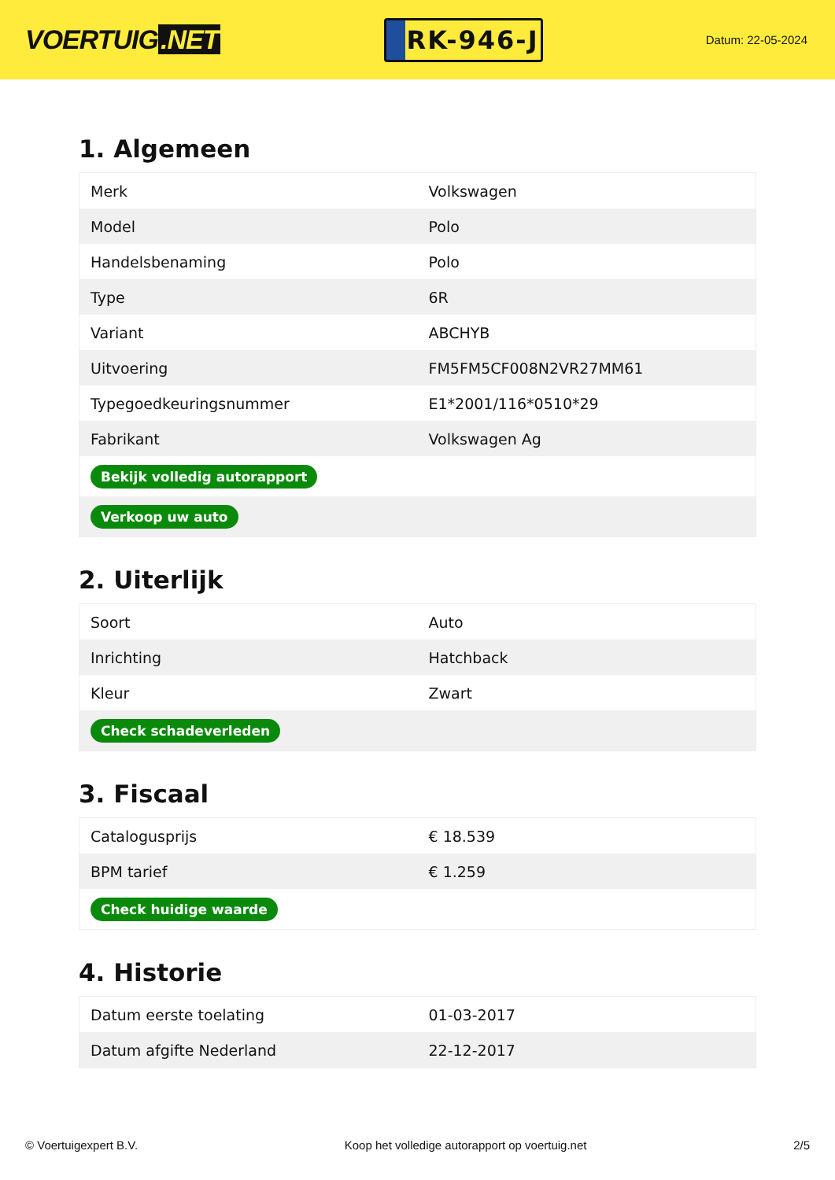VOERTUIG.NET
RK-946-J
Datum: 22-05-2024
1. Algemeen
| Merk | Volkswagen |
| Model | Polo |
| Handelsbenaming | Polo |
| Type | 6R |
| Variant | ABCHYB |
| Uitvoering | FM5FM5CF008N2VR27MM61 |
| Typegoedkeuringsnummer | E1*2001/116*0510*29 |
| Fabrikant | Volkswagen Ag |
| Bekijk volledig autorapport | |
| Verkoop uw auto | |
2. Uiterlijk
| Soort | Auto |
| Inrichting | Hatchback |
| Kleur | Zwart |
| Check schadeverleden | |
3. Fiscaal
| Catalogusprijs | € 18.539 |
| BPM tarief | € 1.259 |
| Check huidige waarde | |
4. Historie
| Datum eerste toelating | 01-03-2017 |
| Datum afgifte Nederland | 22-12-2017 |
© Voertuigexpert B.V. Koop het volledige autorapport op voertuig.net 2/5